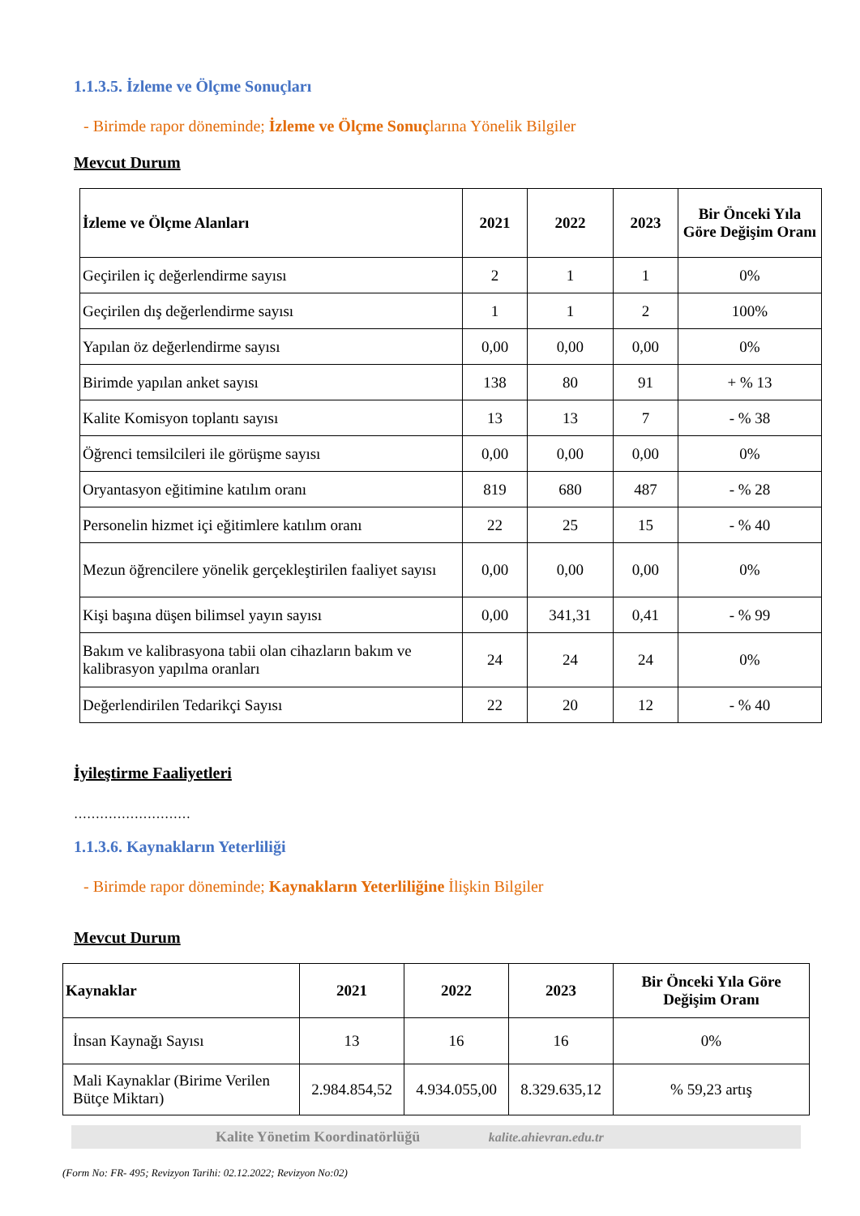1.1.3.5. İzleme ve Ölçme Sonuçları
- Birimde rapor döneminde; İzleme ve Ölçme Sonuçlarına Yönelik Bilgiler
Mevcut Durum
| İzleme ve Ölçme Alanları | 2021 | 2022 | 2023 | Bir Önceki Yıla Göre Değişim Oranı |
| --- | --- | --- | --- | --- |
| Geçirilen iç değerlendirme sayısı | 2 | 1 | 1 | 0% |
| Geçirilen dış değerlendirme sayısı | 1 | 1 | 2 | 100% |
| Yapılan öz değerlendirme sayısı | 0,00 | 0,00 | 0,00 | 0% |
| Birimde yapılan anket sayısı | 138 | 80 | 91 | + % 13 |
| Kalite Komisyon toplantı sayısı | 13 | 13 | 7 | - % 38 |
| Öğrenci temsilcileri ile görüşme sayısı | 0,00 | 0,00 | 0,00 | 0% |
| Oryantasyon eğitimine katılım oranı | 819 | 680 | 487 | - % 28 |
| Personelin hizmet içi eğitimlere katılım oranı | 22 | 25 | 15 | - % 40 |
| Mezun öğrencilere yönelik gerçekleştirilen faaliyet sayısı | 0,00 | 0,00 | 0,00 | 0% |
| Kişi başına düşen bilimsel yayın sayısı | 0,00 | 341,31 | 0,41 | - % 99 |
| Bakım ve kalibrasyona tabii olan cihazların bakım ve kalibrasyon yapılma oranları | 24 | 24 | 24 | 0% |
| Değerlendirilen Tedarikçi Sayısı | 22 | 20 | 12 | - % 40 |
İyileştirme Faaliyetleri
………………………
1.1.3.6. Kaynakların Yeterliliği
- Birimde rapor döneminde; Kaynakların Yeterliliğine İlişkin Bilgiler
Mevcut Durum
| Kaynaklar | 2021 | 2022 | 2023 | Bir Önceki Yıla Göre Değişim Oranı |
| --- | --- | --- | --- | --- |
| İnsan Kaynağı Sayısı | 13 | 16 | 16 | 0% |
| Mali Kaynaklar (Birime Verilen Bütçe Miktarı) | 2.984.854,52 | 4.934.055,00 | 8.329.635,12 | % 59,23 artış |
Kalite Yönetim Koordinatörlüğü kalite.ahievran.edu.tr
(Form No: FR- 495; Revizyon Tarihi: 02.12.2022; Revizyon No:02)